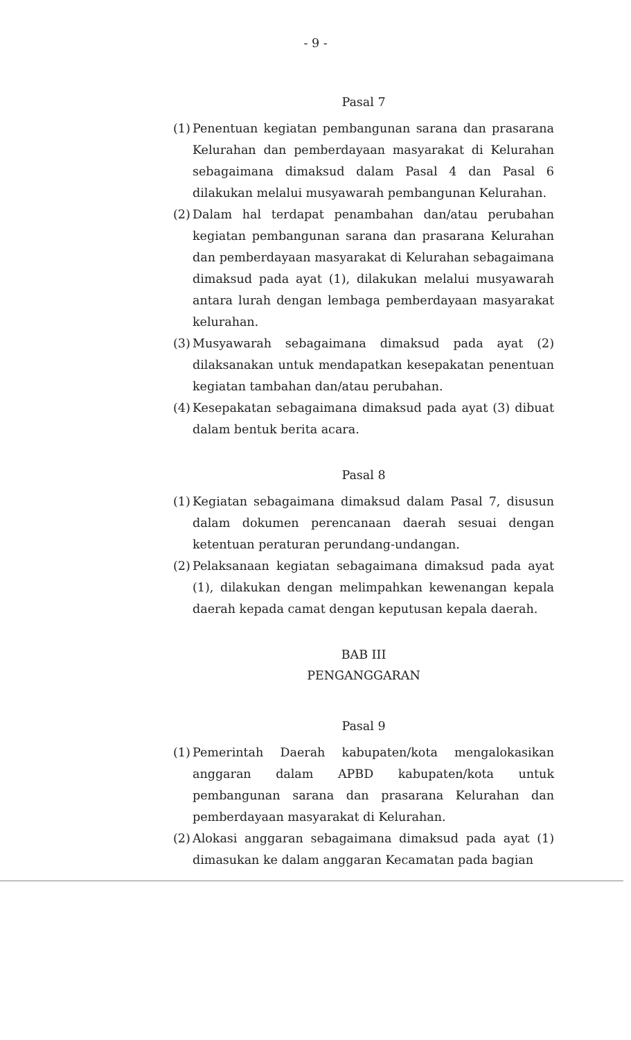- 9 -
Pasal 7
(1)
Penentuan kegiatan pembangunan sarana dan prasarana Kelurahan dan pemberdayaan masyarakat di Kelurahan sebagaimana dimaksud dalam Pasal 4 dan Pasal 6 dilakukan melalui musyawarah pembangunan Kelurahan.
(2)
Dalam hal terdapat penambahan dan/atau perubahan kegiatan pembangunan sarana dan prasarana Kelurahan dan pemberdayaan masyarakat di Kelurahan sebagaimana dimaksud pada ayat (1), dilakukan melalui musyawarah antara lurah dengan lembaga pemberdayaan masyarakat kelurahan.
(3)
Musyawarah sebagaimana dimaksud pada ayat (2) dilaksanakan untuk mendapatkan kesepakatan penentuan kegiatan tambahan dan/atau perubahan.
(4)
Kesepakatan sebagaimana dimaksud pada ayat (3) dibuat dalam bentuk berita acara.
Pasal 8
(1)
Kegiatan sebagaimana dimaksud dalam Pasal 7, disusun dalam dokumen perencanaan daerah sesuai dengan ketentuan peraturan perundang-undangan.
(2)
Pelaksanaan kegiatan sebagaimana dimaksud pada ayat (1), dilakukan dengan melimpahkan kewenangan kepala daerah kepada camat dengan keputusan kepala daerah.
BAB III
PENGANGGARAN
Pasal 9
(1)
Pemerintah Daerah kabupaten/kota mengalokasikan anggaran dalam APBD kabupaten/kota untuk pembangunan sarana dan prasarana Kelurahan dan pemberdayaan masyarakat di Kelurahan.
(2)
Alokasi anggaran sebagaimana dimaksud pada ayat (1) dimasukan ke dalam anggaran Kecamatan pada bagian